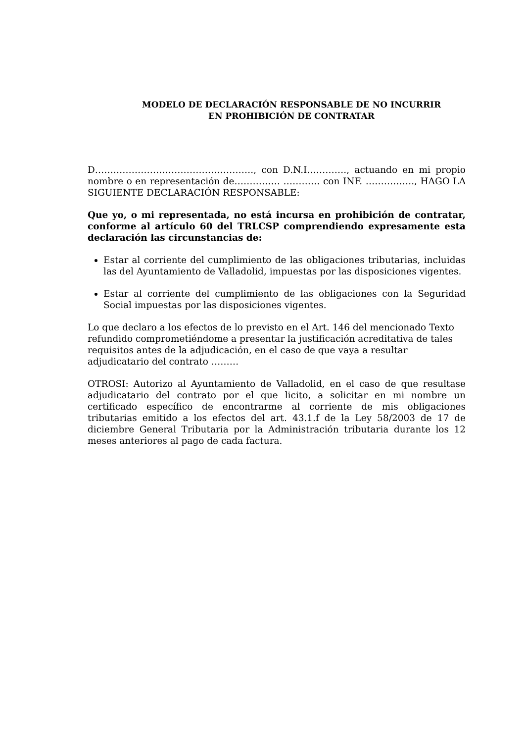MODELO DE DECLARACIÓN RESPONSABLE DE NO INCURRIR
EN PROHIBICIÓN DE CONTRATAR
D……………………………………………., con D.N.I…………., actuando en mi propio nombre o en representación de…………… ………… con INF. ……………., HAGO LA SIGUIENTE DECLARACIÓN RESPONSABLE:
Que yo, o mi representada, no está incursa en prohibición de contratar, conforme al artículo 60 del TRLCSP comprendiendo expresamente esta declaración las circunstancias de:
Estar al corriente del cumplimiento de las obligaciones tributarias, incluidas las del Ayuntamiento de Valladolid, impuestas por las disposiciones vigentes.
Estar al corriente del cumplimiento de las obligaciones con la Seguridad Social impuestas por las disposiciones vigentes.
Lo que declaro a los efectos de lo previsto en el Art. 146 del mencionado Texto refundido comprometiéndome a presentar la justificación acreditativa de tales requisitos antes de la adjudicación, en el caso de que vaya a resultar adjudicatario del contrato ………
OTROSI: Autorizo al Ayuntamiento de Valladolid, en el caso de que resultase adjudicatario del contrato por el que licito, a solicitar en mi nombre un certificado específico de encontrarme al corriente de mis obligaciones tributarias emitido a los efectos del art. 43.1.f de la Ley 58/2003 de 17 de diciembre General Tributaria por la Administración tributaria durante los 12 meses anteriores al pago de cada factura.